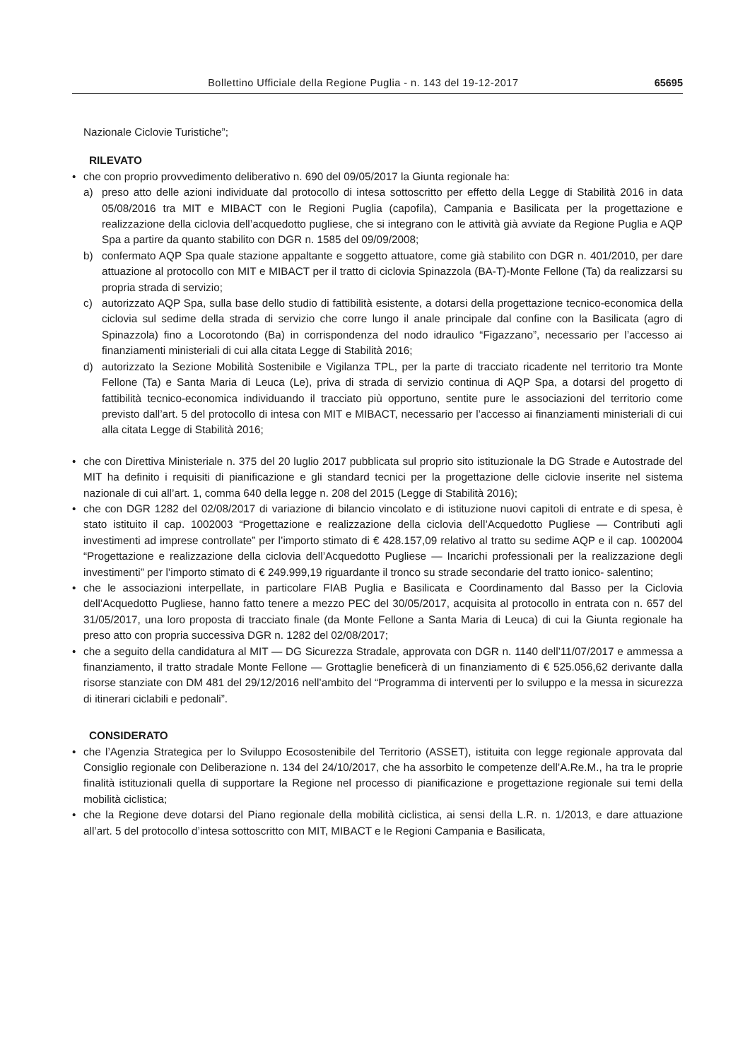Bollettino Ufficiale della Regione Puglia - n. 143 del 19-12-2017 65695
Nazionale Ciclovie Turistiche”;
RILEVATO
• che con proprio provvedimento deliberativo n. 690 del 09/05/2017 la Giunta regionale ha:
a) preso atto delle azioni individuate dal protocollo di intesa sottoscritto per effetto della Legge di Stabilità 2016 in data 05/08/2016 tra MIT e MIBACT con le Regioni Puglia (capofila), Campania e Basilicata per la progettazione e realizzazione della ciclovia dell’acquedotto pugliese, che si integrano con le attività già avviate da Regione Puglia e AQP Spa a partire da quanto stabilito con DGR n. 1585 del 09/09/2008;
b) confermato AQP Spa quale stazione appaltante e soggetto attuatore, come già stabilito con DGR n. 401/2010, per dare attuazione al protocollo con MIT e MIBACT per il tratto di ciclovia Spinazzola (BA-T)-Monte Fellone (Ta) da realizzarsi su propria strada di servizio;
c) autorizzato AQP Spa, sulla base dello studio di fattibilità esistente, a dotarsi della progettazione tecnico-economica della ciclovia sul sedime della strada di servizio che corre lungo il anale principale dal confine con la Basilicata (agro di Spinazzola) fino a Locorotondo (Ba) in corrispondenza del nodo idraulico “Figazzano”, necessario per l’accesso ai finanziamenti ministeriali di cui alla citata Legge di Stabilità 2016;
d) autorizzato la Sezione Mobilità Sostenibile e Vigilanza TPL, per la parte di tracciato ricadente nel territorio tra Monte Fellone (Ta) e Santa Maria di Leuca (Le), priva di strada di servizio continua di AQP Spa, a dotarsi del progetto di fattibilità tecnico-economica individuando il tracciato più opportuno, sentite pure le associazioni del territorio come previsto dall’art. 5 del protocollo di intesa con MIT e MIBACT, necessario per l’accesso ai finanziamenti ministeriali di cui alla citata Legge di Stabilità 2016;
• che con Direttiva Ministeriale n. 375 del 20 luglio 2017 pubblicata sul proprio sito istituzionale la DG Strade e Autostrade del MIT ha definito i requisiti di pianificazione e gli standard tecnici per la progettazione delle ciclovie inserite nel sistema nazionale di cui all’art. 1, comma 640 della legge n. 208 del 2015 (Legge di Stabilità 2016);
• che con DGR 1282 del 02/08/2017 di variazione di bilancio vincolato e di istituzione nuovi capitoli di entrate e di spesa, è stato istituito il cap. 1002003 “Progettazione e realizzazione della ciclovia dell’Acquedotto Pugliese — Contributi agli investimenti ad imprese controllate” per l’importo stimato di € 428.157,09 relativo al tratto su sedime AQP e il cap. 1002004 “Progettazione e realizzazione della ciclovia dell’Acquedotto Pugliese — Incarichi professionali per la realizzazione degli investimenti” per l’importo stimato di € 249.999,19 riguardante il tronco su strade secondarie del tratto ionico- salentino;
• che le associazioni interpellate, in particolare FIAB Puglia e Basilicata e Coordinamento dal Basso per la Ciclovia dell’Acquedotto Pugliese, hanno fatto tenere a mezzo PEC del 30/05/2017, acquisita al protocollo in entrata con n. 657 del 31/05/2017, una loro proposta di tracciato finale (da Monte Fellone a Santa Maria di Leuca) di cui la Giunta regionale ha preso atto con propria successiva DGR n. 1282 del 02/08/2017;
• che a seguito della candidatura al MIT — DG Sicurezza Stradale, approvata con DGR n. 1140 dell’11/07/2017 e ammessa a finanziamento, il tratto stradale Monte Fellone — Grottaglie beneficerà di un finanziamento di € 525.056,62 derivante dalla risorse stanziate con DM 481 del 29/12/2016 nell’ambito del “Programma di interventi per lo sviluppo e la messa in sicurezza di itinerari ciclabili e pedonali”.
CONSIDERATO
• che l’Agenzia Strategica per lo Sviluppo Ecosostenibile del Territorio (ASSET), istituita con legge regionale approvata dal Consiglio regionale con Deliberazione n. 134 del 24/10/2017, che ha assorbito le competenze dell’A.Re.M., ha tra le proprie finalità istituzionali quella di supportare la Regione nel processo di pianificazione e progettazione regionale sui temi della mobilità ciclistica;
• che la Regione deve dotarsi del Piano regionale della mobilità ciclistica, ai sensi della L.R. n. 1/2013, e dare attuazione all’art. 5 del protocollo d’intesa sottoscritto con MIT, MIBACT e le Regioni Campania e Basilicata,